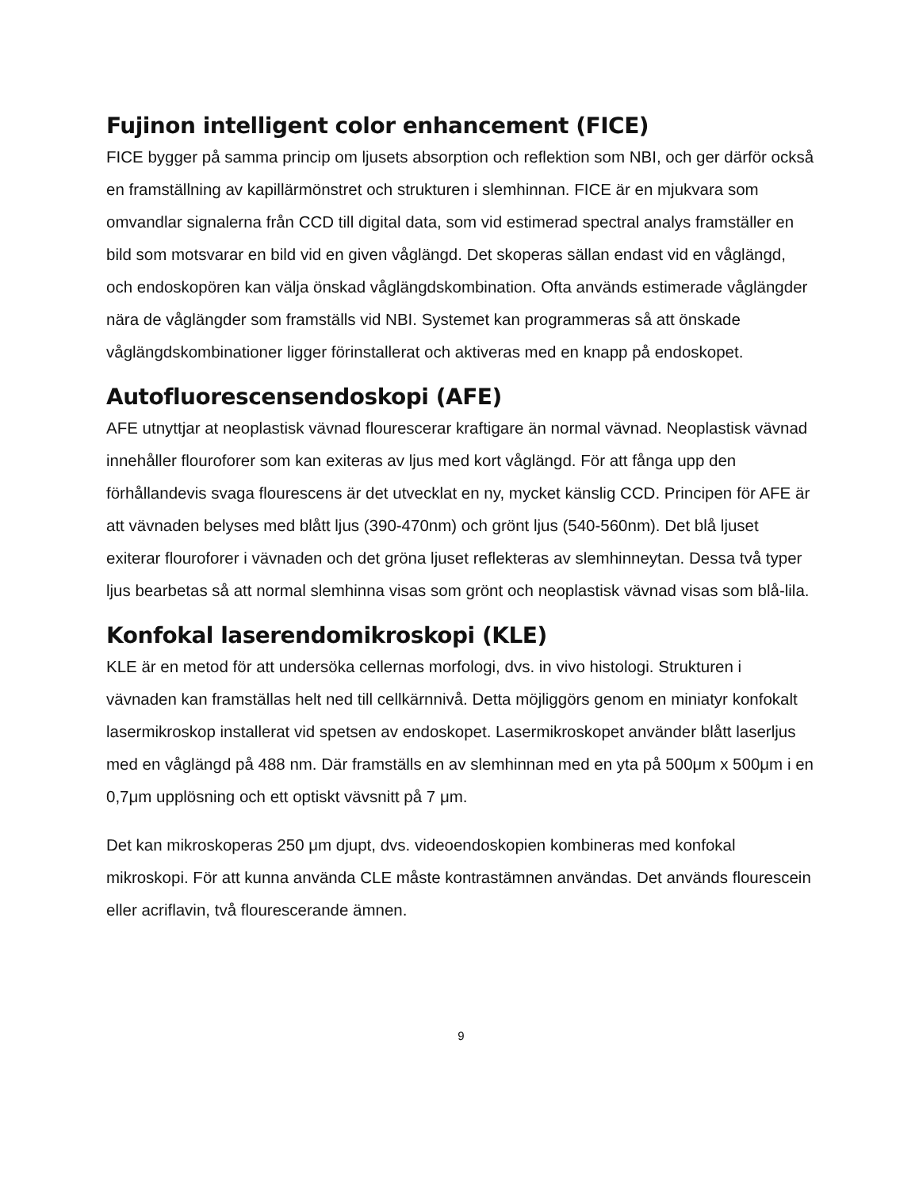Fujinon intelligent color enhancement (FICE)
FICE bygger på samma princip om ljusets absorption och reflektion som NBI, och ger därför också en framställning av kapillärmönstret och strukturen i slemhinnan. FICE är en mjukvara som omvandlar signalerna från CCD till digital data, som vid estimerad spectral analys framställer en bild som motsvarar en bild vid en given våglängd. Det skoperas sällan endast vid en våglängd, och endoskopören kan välja önskad våglängdskombination. Ofta används estimerade våglängder nära de våglängder som framställs vid NBI. Systemet kan programmeras så att önskade våglängdskombinationer ligger förinstallerat och aktiveras med en knapp på endoskopet.
Autofluorescensendoskopi (AFE)
AFE utnyttjar at neoplastisk vävnad flourescerar kraftigare än normal vävnad. Neoplastisk vävnad innehåller flouroforer som kan exiteras av ljus med kort våglängd. För att fånga upp den förhållandevis svaga flourescens är det utvecklat en ny, mycket känslig CCD. Principen för AFE är att vävnaden belyses med blått ljus (390-470nm) och grönt ljus (540-560nm). Det blå ljuset exiterar flouroforer i vävnaden och det gröna ljuset reflekteras av slemhinneytan. Dessa två typer ljus bearbetas så att normal slemhinna visas som grönt och neoplastisk vävnad visas som blå-lila.
Konfokal laserendomikroskopi (KLE)
KLE är en metod för att undersöka cellernas morfologi, dvs. in vivo histologi. Strukturen i vävnaden kan framställas helt ned till cellkärnnivå. Detta möjliggörs genom en miniatyr konfokalt lasermikroskop installerat vid spetsen av endoskopet. Lasermikroskopet använder blått laserljus med en våglängd på 488 nm. Där framställs en av slemhinnan med en yta på 500μm x 500μm i en 0,7μm upplösning och ett optiskt vävsnitt på 7 μm.
Det kan mikroskoperas 250 μm djupt, dvs. videoendoskopien kombineras med konfokal mikroskopi. För att kunna använda CLE måste kontrastämnen användas. Det används flourescein eller acriflavin, två flourescerande ämnen.
9